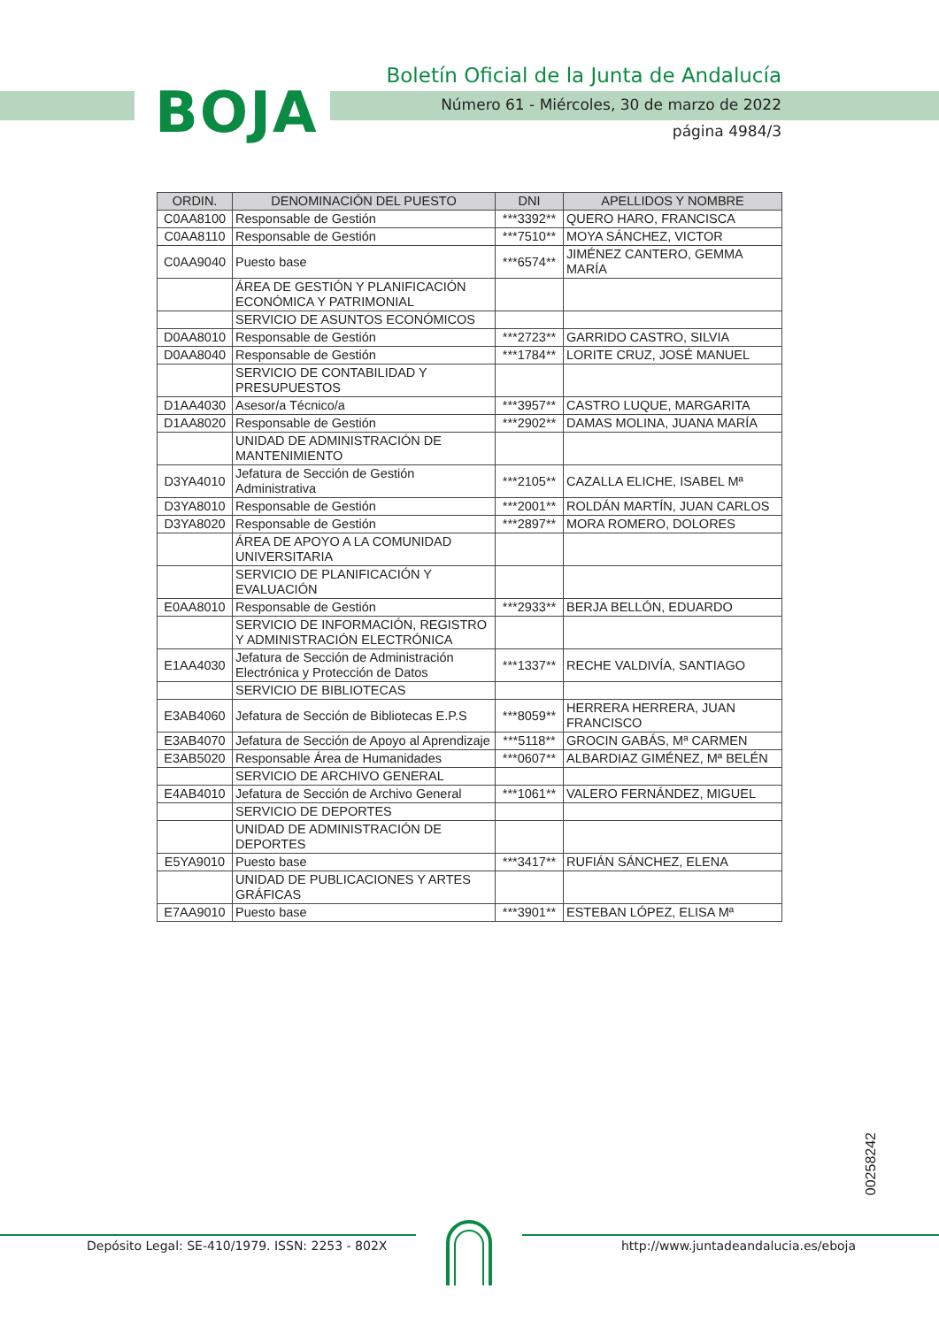BOJA
Boletín Oficial de la Junta de Andalucía
Número 61 - Miércoles, 30 de marzo de 2022
página 4984/3
| ORDIN. | DENOMINACIÓN DEL PUESTO | DNI | APELLIDOS Y NOMBRE |
| --- | --- | --- | --- |
| C0AA8100 | Responsable de Gestión | ***3392** | QUERO HARO, FRANCISCA |
| C0AA8110 | Responsable de Gestión | ***7510** | MOYA SÁNCHEZ, VICTOR |
| C0AA9040 | Puesto base | ***6574** | JIMÉNEZ CANTERO, GEMMA MARÍA |
| | ÁREA DE GESTIÓN Y PLANIFICACIÓN ECONÓMICA Y PATRIMONIAL | | |
| | SERVICIO DE ASUNTOS ECONÓMICOS | | |
| D0AA8010 | Responsable de Gestión | ***2723** | GARRIDO CASTRO, SILVIA |
| D0AA8040 | Responsable de Gestión | ***1784** | LORITE CRUZ, JOSÉ MANUEL |
| | SERVICIO DE CONTABILIDAD Y PRESUPUESTOS | | |
| D1AA4030 | Asesor/a Técnico/a | ***3957** | CASTRO LUQUE, MARGARITA |
| D1AA8020 | Responsable de Gestión | ***2902** | DAMAS MOLINA, JUANA MARÍA |
| | UNIDAD DE ADMINISTRACIÓN DE MANTENIMIENTO | | |
| D3YA4010 | Jefatura de Sección de Gestión Administrativa | ***2105** | CAZALLA ELICHE, ISABEL Mª |
| D3YA8010 | Responsable de Gestión | ***2001** | ROLDÁN MARTÍN, JUAN CARLOS |
| D3YA8020 | Responsable de Gestión | ***2897** | MORA ROMERO, DOLORES |
| | ÁREA DE APOYO A LA COMUNIDAD UNIVERSITARIA | | |
| | SERVICIO DE PLANIFICACIÓN Y EVALUACIÓN | | |
| E0AA8010 | Responsable de Gestión | ***2933** | BERJA BELLÓN, EDUARDO |
| | SERVICIO DE INFORMACIÓN, REGISTRO Y ADMINISTRACIÓN ELECTRÓNICA | | |
| E1AA4030 | Jefatura de Sección de Administración Electrónica y Protección de Datos | ***1337** | RECHE VALDIVÍA, SANTIAGO |
| | SERVICIO DE BIBLIOTECAS | | |
| E3AB4060 | Jefatura de Sección de Bibliotecas E.P.S | ***8059** | HERRERA HERRERA, JUAN FRANCISCO |
| E3AB4070 | Jefatura de Sección de Apoyo al Aprendizaje | ***5118** | GROCIN GABÁS, Mª CARMEN |
| E3AB5020 | Responsable Área de Humanidades | ***0607** | ALBARDIAZ GIMÉNEZ, Mª BELÉN |
| | SERVICIO DE ARCHIVO GENERAL | | |
| E4AB4010 | Jefatura de Sección de Archivo General | ***1061** | VALERO FERNÁNDEZ, MIGUEL |
| | SERVICIO DE DEPORTES | | |
| | UNIDAD DE ADMINISTRACIÓN DE DEPORTES | | |
| E5YA9010 | Puesto base | ***3417** | RUFIÁN SÁNCHEZ, ELENA |
| | UNIDAD DE PUBLICACIONES Y ARTES GRÁFICAS | | |
| E7AA9010 | Puesto base | ***3901** | ESTEBAN LÓPEZ, ELISA Mª |
00258242
Depósito Legal: SE-410/1979. ISSN: 2253 - 802X http://www.juntadeandalucia.es/eboja